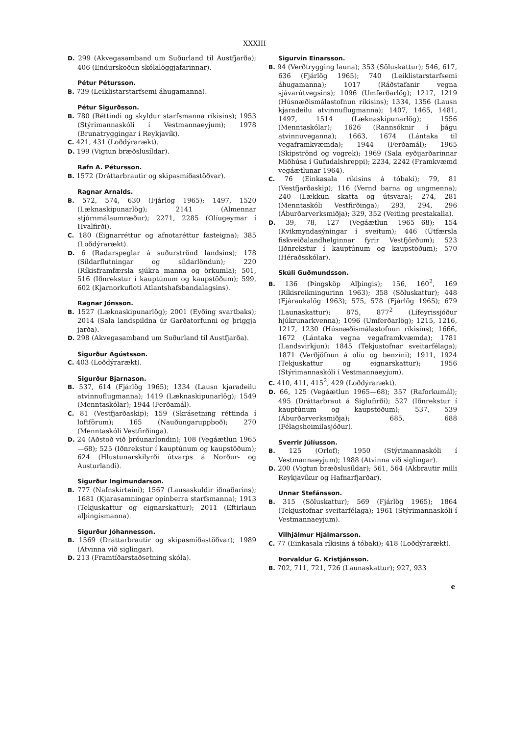XXXIII
D. 299 (Akvegasamband um Suðurland til Austfjarða); 406 (Endurskoðun skólalöggjafarinnar).
Pétur Pétursson.
B. 739 (Leiklistarstarfsemi áhugamanna).
Pétur Sigurðsson.
B. 780 (Réttindi og skyldur starfsmanna ríkisins); 1953 (Stýrimannaskóli í Vestmannaeyjum); 1978 (Brunatryggingar í Reykjavík).
C. 421, 431 (Loðdýrarækt).
D. 199 (Vigtun bræðslusíldar).
Rafn A. Pétursson.
B. 1572 (Dráttarbrautir og skipasmíðastöðvar).
Ragnar Arnalds.
B. 572, 574, 630 (Fjárlög 1965); 1497, 1520 (Læknaskipunarlög); 2141 (Almennar stjórnmálaumræður); 2271, 2285 (Olíugeymar í Hvalfirði).
C. 180 (Eignarréttur og afnotaréttur fasteigna); 385 (Loðdýrarækt).
D. 6 (Radarspeglar á suðurströnd landsins); 178 (Síldarflutningar og síldarlöndun); 220 (Ríkisframfærsla sjúkra manna og örkumla); 501, 516 (Iðnrekstur í kauptúnum og kaupstöðum); 599, 602 (Kjarnorkufloti Atlantshafsbandalagsins).
Ragnar Jónsson.
B. 1527 (Læknaskipunarlög); 2001 (Eyðing svartbaks); 2014 (Sala landspildna úr Garðatorfunni og þriggja jarða).
D. 298 (Akvegasamband um Suðurland til Austfjarða).
Sigurður Ágústsson.
C. 403 (Loðdýrarækt).
Sigurður Bjarnason.
B. 537, 614 (Fjárlög 1965); 1334 (Lausn kjaradeilu atvinnuflugmanna); 1419 (Læknaskipunarlög); 1549 (Menntaskólar); 1944 (Ferðamál).
C. 81 (Vestfjarðaskip); 159 (Skrásetning réttinda í loftförum); 165 (Nauðungaruppboð); 270 (Menntaskóli Vestfirðinga).
D. 24 (Aðstoð við þróunarlöndin); 108 (Vegáætlun 1965—68); 525 (Iðnrekstur í kauptúnum og kaupstöðum); 624 (Hlustunarskilyrði útvarps á Norður- og Austurlandi).
Sigurður Ingimundarson.
B. 777 (Nafnskírteini); 1567 (Lausaskuldir iðnaðarins); 1681 (Kjarasamningar opinberra starfsmanna); 1913 (Tekjuskattur og eignarskattur); 2011 (Eftirlaun alþingismanna).
Sigurður Jóhannesson.
B. 1569 (Dráttarbrautir og skipasmíðastöðvar); 1989 (Atvinna við siglingar).
D. 213 (Framtíðarstaðsetning skóla).
Sigurvin Einarsson.
B. 94 (Verðtrygging launa); 353 (Söluskattur); 546, 617, 636 (Fjárlög 1965); 740 (Leiklistarstarfsemi áhugamanna); 1017 (Ráðstafanir vegna sjávarútvegsins); 1096 (Umferðarlög); 1217, 1219 (Húsnæðismálastofnun ríkisins); 1334, 1356 (Lausn kjaradeilu atvinnuflugmanna); 1407, 1465, 1481, 1497, 1514 (Læknaskipunarlög); 1556 (Menntaskólar); 1626 (Rannsóknir í þágu atvinnuveganna); 1663, 1674 (Lántaka til vegaframkvæmda); 1944 (Ferðamál); 1965 (Skipströnd og vogrek); 1969 (Sala eyðijarðarinnar Miðhúsa í Gufudalshreppi); 2234, 2242 (Framkvæmd vegáætlunar 1964).
C. 76 (Einkasala ríkisins á tóbaki); 79, 81 (Vestfjarðaskip); 116 (Vernd barna og ungmenna); 240 (Lækkun skatta og útsvara); 274, 281 (Menntaskóli Vestfirðinga); 293, 294, 296 (Áburðarverksmiðja); 329, 352 (Veiting prestakalla).
D. 39, 78, 127 (Vegáætlun 1965—68); 154 (Kvikmyndasýningar í sveitum); 446 (Útfærsla fiskveiðalandhelginnar fyrir Vestfjörðum); 523 (Iðnrekstur í kauptúnum og kaupstöðum); 570 (Héraðsskólar).
Skúli Guðmundsson.
B. 136 (Þingsköp Alþingis); 156, 160<sup>2</sup>, 169 (Ríkisreikningurinn 1963); 358 (Söluskattur); 448 (Fjáraukalög 1963); 575, 578 (Fjárlög 1965); 679 (Launaskattur); 875, 877<sup>2</sup> (Lífeyrissjóður hjúkrunarkvenna); 1096 (Umferðarlög); 1215, 1216, 1217, 1230 (Húsnæðismálastofnun ríkisins); 1666, 1672 (Lántaka vegna vegaframkvæmda); 1781 (Landsvirkjun); 1845 (Tekjustofnar sveitarfélaga); 1871 (Verðjöfnun á olíu og benzíni); 1911, 1924 (Tekjuskattur og eignarskattur); 1956 (Stýrimannaskóli í Vestmannaeyjum).
C. 410, 411, 415<sup>2</sup>, 429 (Loðdýrarækt).
D. 66, 125 (Vegáætlun 1965—68); 357 (Raforkumál); 495 (Dráttarbraut á Siglufirði); 527 (Iðnrekstur í kauptúnum og kaupstöðum); 537, 539 (Áburðarverksmiðja); 685, 688 (Félagsheimilasjóður).
Sverrir Júlíusson.
B. 125 (Orlof); 1950 (Stýrimannaskóli í Vestmannaeyjum); 1988 (Atvinna við siglingar).
D. 200 (Vigtun bræðslusíldar); 561, 564 (Akbrautir milli Reykjavíkur og Hafnarfjarðar).
Unnar Stefánsson.
B. 315 (Söluskattur); 569 (Fjárlög 1965); 1864 (Tekjustofnar sveitarfélaga); 1961 (Stýrimannaskóli í Vestmannaeyjum).
Vilhjálmur Hjálmarsson.
C. 77 (Einkasala ríkisins á tóbaki); 418 (Loðdýrarækt).
Þorvaldur G. Kristjánsson.
B. 702, 711, 721, 726 (Launaskattur); 927, 933
e